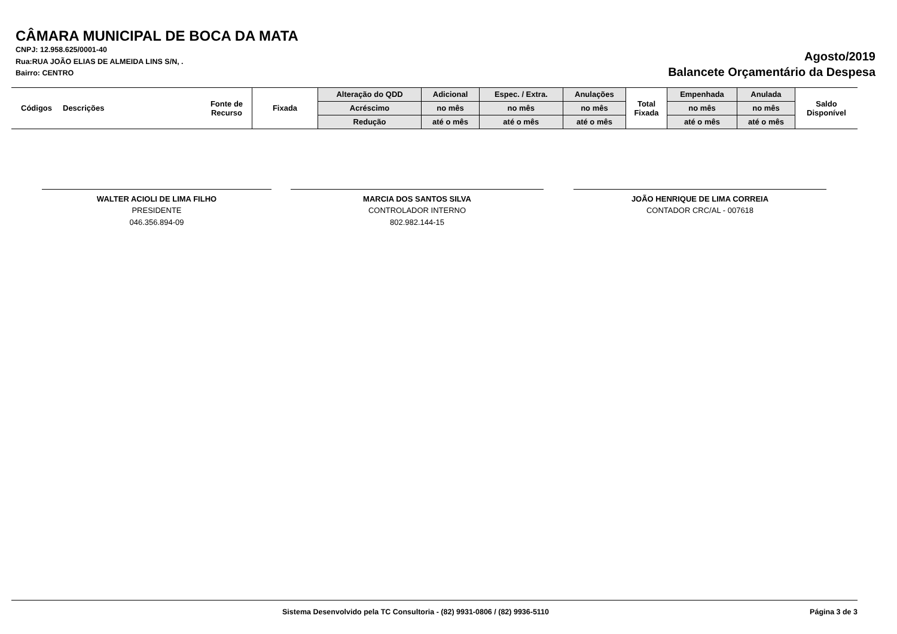CÂMARA MUNICIPAL DE BOCA DA MATA
CNPJ: 12.958.625/0001-40
Rua:RUA JOÃO ELIAS DE ALMEIDA LINS S/N, .
Bairro: CENTRO
Agosto/2019
Balancete Orçamentário da Despesa
| Códigos | Descrições | Fonte de Recurso | Fixada | Alteração do QDD | Adicional | Espec. / Extra. | Anulações | Total Fixada | Empenhada | Anulada | Saldo Disponível |
| --- | --- | --- | --- | --- | --- | --- | --- | --- | --- | --- | --- |
| | | | | Acréscimo | no mês | no mês | no mês | | no mês | no mês | |
| | | | | Redução | até o mês | até o mês | até o mês | | até o mês | até o mês | |
WALTER ACIOLI DE LIMA FILHO
PRESIDENTE
046.356.894-09
MARCIA DOS SANTOS SILVA
CONTROLADOR INTERNO
802.982.144-15
JOÃO HENRIQUE DE LIMA CORREIA
CONTADOR CRC/AL - 007618
Sistema Desenvolvido pela TC Consultoria - (82) 9931-0806 / (82) 9936-5110 Página 3 de 3